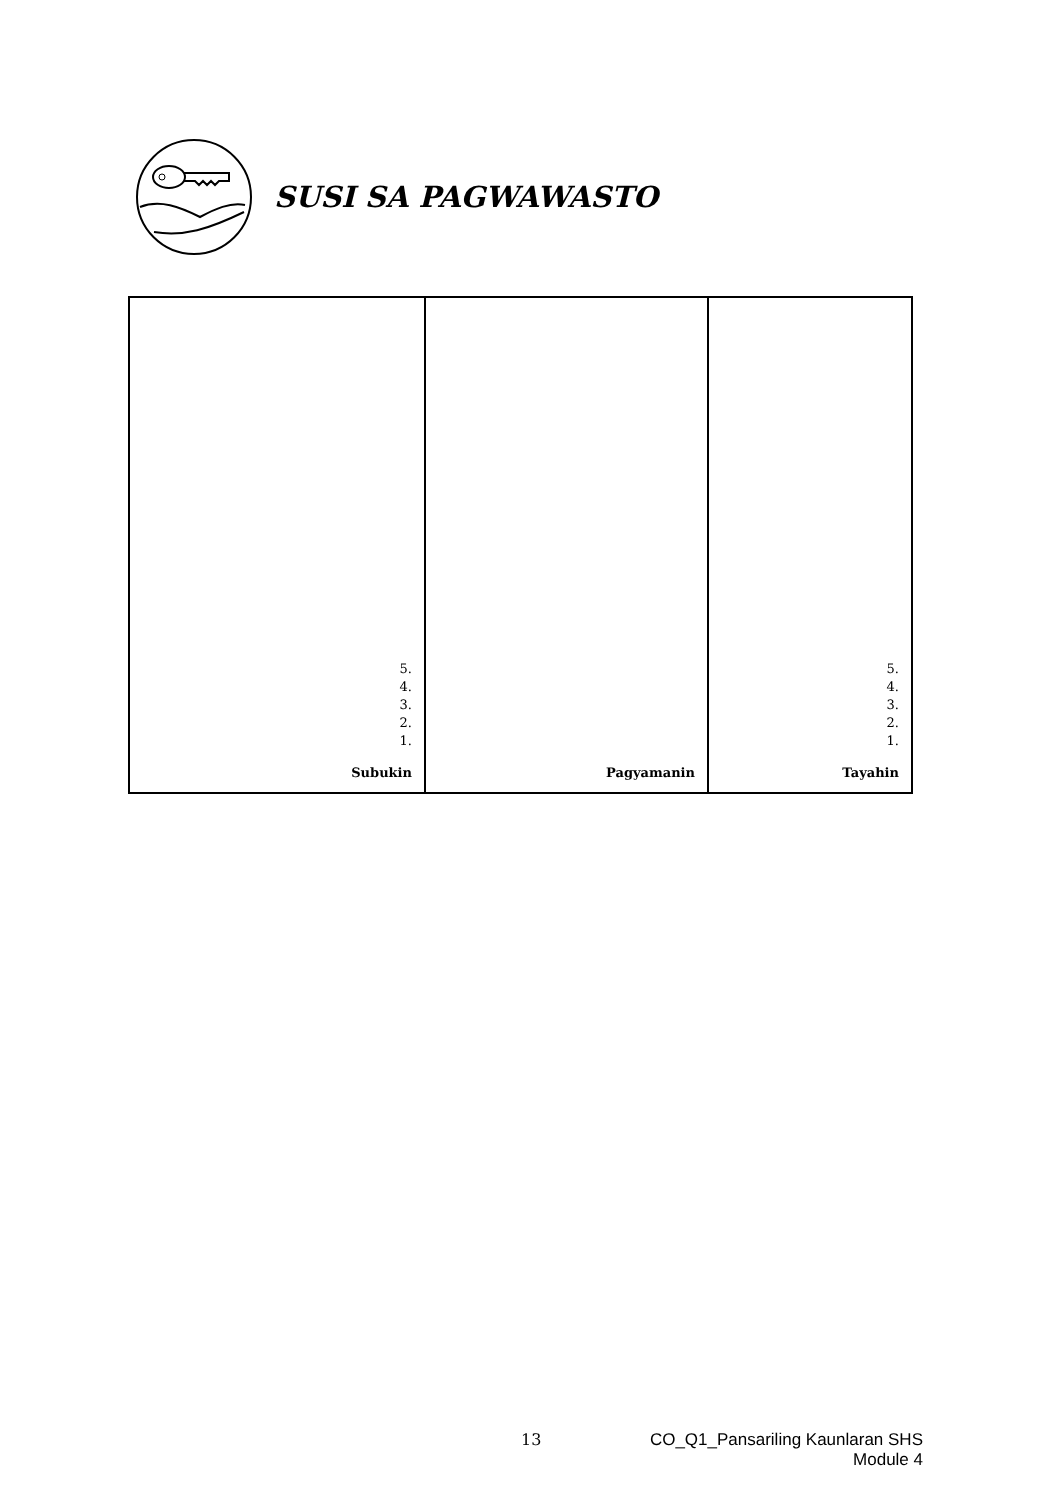SUSI SA PAGWAWASTO
| 5. 4. 3. 2. 1. Subukin | Pagyamanin | 5. 4. 3. 2. 1. Tayahin |
13 CO_Q1_Pansariling Kaunlaran SHS
Module 4